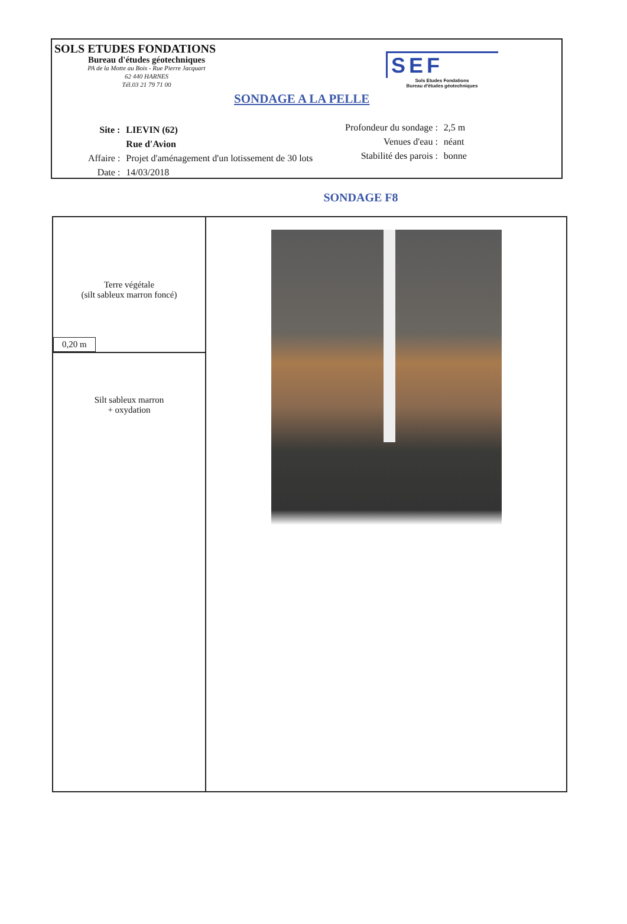SOLS ETUDES FONDATIONS
Bureau d'études géotechniques
PA de la Motte au Bois - Rue Pierre Jacquart
62 440 HARNES
Tél.03 21 79 71 00
SONDAGE A LA PELLE
SEF
Sols Etudes Fondations
Bureau d'études géotechniques
| Site : | LIEVIN (62) |
| | Rue d'Avion |
| Affaire : | Projet d'aménagement d'un lotissement de 30 lots |
| Date : | 14/03/2018 |
| Profondeur du sondage : | 2,5 m |
| Venues d'eau : | néant |
| Stabilité des parois : | bonne |
SONDAGE F8
| Terre végétale (silt sableux marron foncé) 0,20 m | |
| Silt sableux marron + oxydation | |